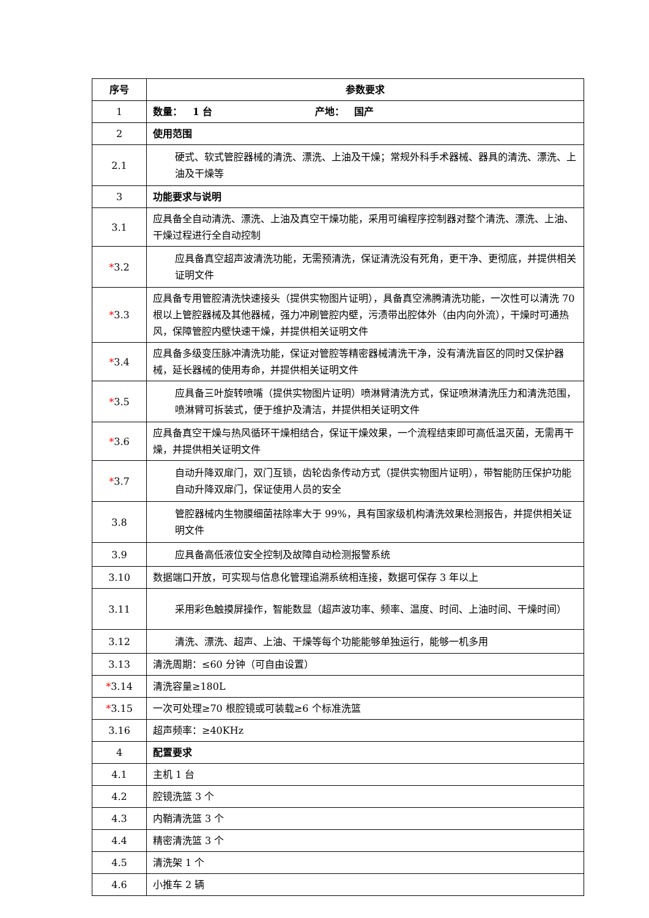| 序号 | 参数要求 |
| --- | --- |
| 1 | 数量： 1 台 产地： 国产 |
| 2 | 使用范围 |
| 2.1 | 硬式、软式管腔器械的清洗、漂洗、上油及干燥；常规外科手术器械、器具的清洗、漂洗、上油及干燥等 |
| 3 | 功能要求与说明 |
| 3.1 | 应具备全自动清洗、漂洗、上油及真空干燥功能，采用可编程序控制器对整个清洗、漂洗、上油、干燥过程进行全自动控制 |
| * 3.2 | 应具备真空超声波清洗功能，无需预清洗，保证清洗没有死角，更干净、更彻底，并提供相关证明文件 |
| * 3.3 | 应具备专用管腔清洗快速接头（提供实物图片证明），具备真空沸腾清洗功能，一次性可以清洗 70 根以上管腔器械及其他器械，强力冲刷管腔内壁，污渍带出腔体外（由内向外流），干燥时可通热风，保障管腔内壁快速干燥，并提供相关证明文件 |
| * 3.4 | 应具备多级变压脉冲清洗功能，保证对管腔等精密器械清洗干净，没有清洗盲区的同时又保护器械，延长器械的使用寿命，并提供相关证明文件 |
| * 3.5 | 应具备三叶旋转喷嘴（提供实物图片证明）喷淋臂清洗方式，保证喷淋清洗压力和清洗范围，喷淋臂可拆装式，便于维护及清洁，并提供相关证明文件 |
| * 3.6 | 应具备真空干燥与热风循环干燥相结合，保证干燥效果，一个流程结束即可高低温灭菌，无需再干燥，并提供相关证明文件 |
| * 3.7 | 自动升降双扉门，双门互锁，齿轮齿条传动方式（提供实物图片证明），带智能防压保护功能自动升降双扉门，保证使用人员的安全 |
| 3.8 | 管腔器械内生物膜细菌祛除率大于 99%，具有国家级机构清洗效果检测报告，并提供相关证明文件 |
| 3.9 | 应具备高低液位安全控制及故障自动检测报警系统 |
| 3.10 | 数据端口开放，可实现与信息化管理追溯系统相连接，数据可保存 3 年以上 |
| 3.11 | 采用彩色触摸屏操作，智能数显（超声波功率、频率、温度、时间、上油时间、干燥时间） |
| 3.12 | 清洗、漂洗、超声、上油、干燥等每个功能能够单独运行，能够一机多用 |
| 3.13 | 清洗周期：≤60 分钟（可自由设置） |
| * 3.14 | 清洗容量≥180L |
| * 3.15 | 一次可处理≥70 根腔镜或可装载≥6 个标准洗篮 |
| 3.16 | 超声频率：≥40KHz |
| 4 | 配置要求 |
| 4.1 | 主机 1 台 |
| 4.2 | 腔镜洗篮 3 个 |
| 4.3 | 内鞘清洗篮 3 个 |
| 4.4 | 精密清洗篮 3 个 |
| 4.5 | 清洗架 1 个 |
| 4.6 | 小推车 2 辆 |